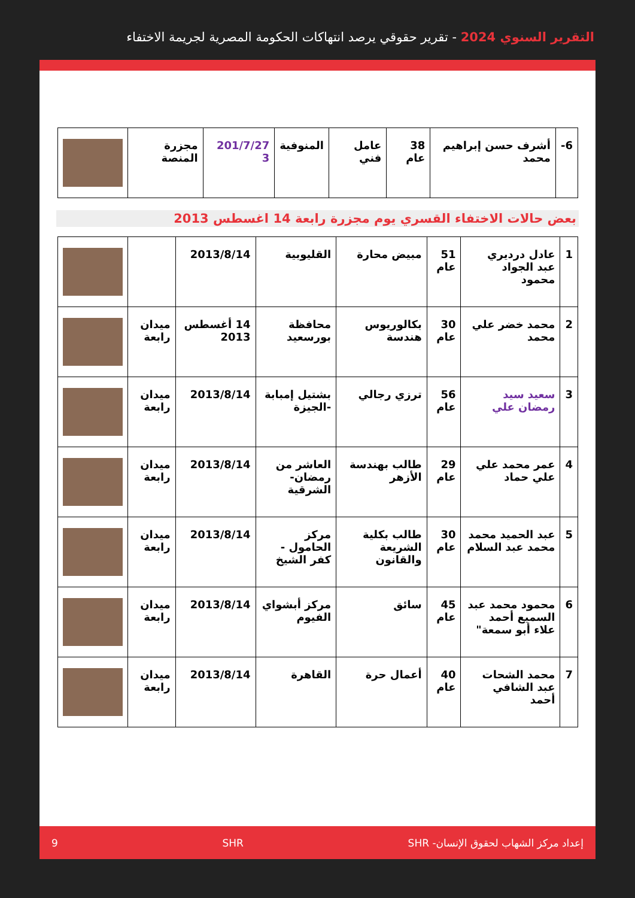التقرير السنوي 2024 - تقرير حقوقي يرصد انتهاكات الحكومة المصرية لجريمة الاختفاء
| 6- | أشرف حسن إبراهيم محمد | 38 عام | عامل فني | المنوفية | 201/7/27 3 | مجزرة المنصة | |
بعض حالات الاختفاء القسري يوم مجزرة رابعة 14 اغسطس 2013
| 1 | عادل درديري عبد الجواد محمود | 51 عام | مبيض محارة | القليوبية | 2013/8/14 | | |
| 2 | محمد خضر علي محمد | 30 عام | بكالوريوس هندسة | محافظة بورسعيد | 14 أغسطس 2013 | ميدان رابعة | |
| 3 | سعيد سيد رمضان علي | 56 عام | ترزي رجالي | بشتيل إمبابة -الجيزة | 2013/8/14 | ميدان رابعة | |
| 4 | عمر محمد علي علي حماد | 29 عام | طالب بهندسة الأزهر | العاشر من رمضان- الشرقية | 2013/8/14 | ميدان رابعة | |
| 5 | عبد الحميد محمد محمد عبد السلام | 30 عام | طالب بكلية الشريعة والقانون | مركز الحامول - كفر الشيخ | 2013/8/14 | ميدان رابعة | |
| 6 | محمود محمد عبد السميع أحمد علاء أبو سمعة" | 45 عام | سائق | مركز أبشواي الفيوم | 2013/8/14 | ميدان رابعة | |
| 7 | محمد الشحات عبد الشافي أحمد | 40 عام | أعمال حرة | القاهرة | 2013/8/14 | ميدان رابعة | |
إعداد مركز الشهاب لحقوق الإنسان- SHR SHR 9